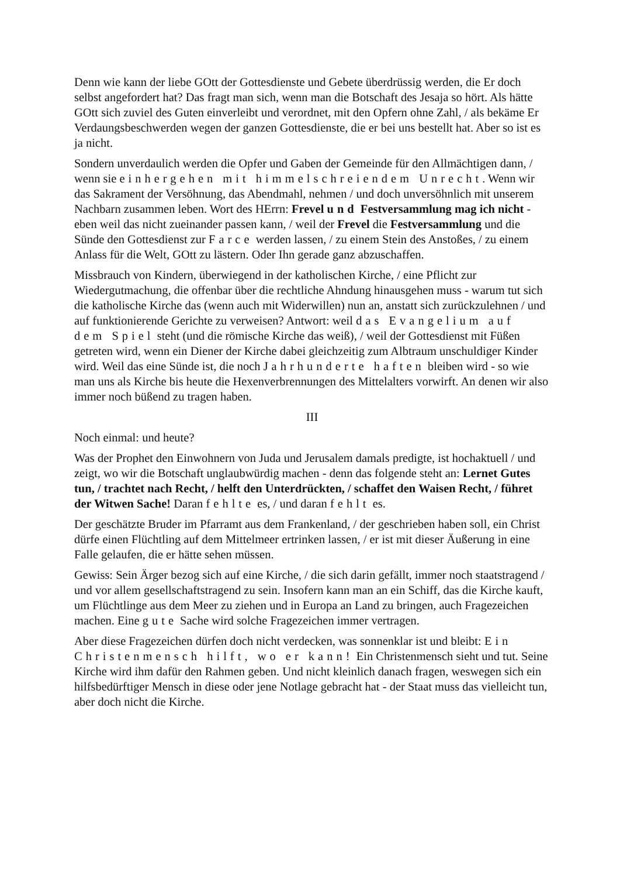Denn wie kann der liebe GOtt der Gottesdienste und Gebete überdrüssig werden, die Er doch selbst angefordert hat? Das fragt man sich, wenn man die Botschaft des Jesaja so hört. Als hätte GOtt sich zuviel des Guten einverleibt und verordnet, mit den Opfern ohne Zahl, / als bekäme Er Verdaungsbeschwerden wegen der ganzen Gottesdienste, die er bei uns bestellt hat. Aber so ist es ja nicht.
Sondern unverdaulich werden die Opfer und Gaben der Gemeinde für den Allmächtigen dann, / wenn sie einhergehen mit himmelschreiendem Unrecht. Wenn wir das Sakrament der Versöhnung, das Abendmahl, nehmen / und doch unversöhnlich mit unserem Nachbarn zusammen leben. Wort des HErrn: Frevel und Festversammlung mag ich nicht - eben weil das nicht zueinander passen kann, / weil der Frevel die Festversammlung und die Sünde den Gottesdienst zur Farce werden lassen, / zu einem Stein des Anstoßes, / zu einem Anlass für die Welt, GOtt zu lästern. Oder Ihn gerade ganz abzuschaffen.
Missbrauch von Kindern, überwiegend in der katholischen Kirche, / eine Pflicht zur Wiedergutmachung, die offenbar über die rechtliche Ahndung hinausgehen muss - warum tut sich die katholische Kirche das (wenn auch mit Widerwillen) nun an, anstatt sich zurückzulehnen / und auf funktionierende Gerichte zu verweisen? Antwort: weil das Evangelium auf dem Spiel steht (und die römische Kirche das weiß), / weil der Gottesdienst mit Füßen getreten wird, wenn ein Diener der Kirche dabei gleichzeitig zum Albtraum unschuldiger Kinder wird. Weil das eine Sünde ist, die noch Jahrhunderte haften bleiben wird - so wie man uns als Kirche bis heute die Hexenverbrennungen des Mittelalters vorwirft. An denen wir also immer noch büßend zu tragen haben.
III
Noch einmal: und heute?
Was der Prophet den Einwohnern von Juda und Jerusalem damals predigte, ist hochaktuell / und zeigt, wo wir die Botschaft unglaubwürdig machen - denn das folgende steht an: Lernet Gutes tun, / trachtet nach Recht, / helft den Unterdrückten, / schaffet den Waisen Recht, / führet der Witwen Sache! Daran fehlte es, / und daran fehlt es.
Der geschätzte Bruder im Pfarramt aus dem Frankenland, / der geschrieben haben soll, ein Christ dürfe einen Flüchtling auf dem Mittelmeer ertrinken lassen, / er ist mit dieser Äußerung in eine Falle gelaufen, die er hätte sehen müssen.
Gewiss: Sein Ärger bezog sich auf eine Kirche, / die sich darin gefällt, immer noch staatstragend / und vor allem gesellschaftstragend zu sein. Insofern kann man an ein Schiff, das die Kirche kauft, um Flüchtlinge aus dem Meer zu ziehen und in Europa an Land zu bringen, auch Fragezeichen machen. Eine gute Sache wird solche Fragezeichen immer vertragen.
Aber diese Fragezeichen dürfen doch nicht verdecken, was sonnenklar ist und bleibt: Ein Christenmensch hilft, wo er kann! Ein Christenmensch sieht und tut. Seine Kirche wird ihm dafür den Rahmen geben. Und nicht kleinlich danach fragen, weswegen sich ein hilfsbedürftiger Mensch in diese oder jene Notlage gebracht hat - der Staat muss das vielleicht tun, aber doch nicht die Kirche.